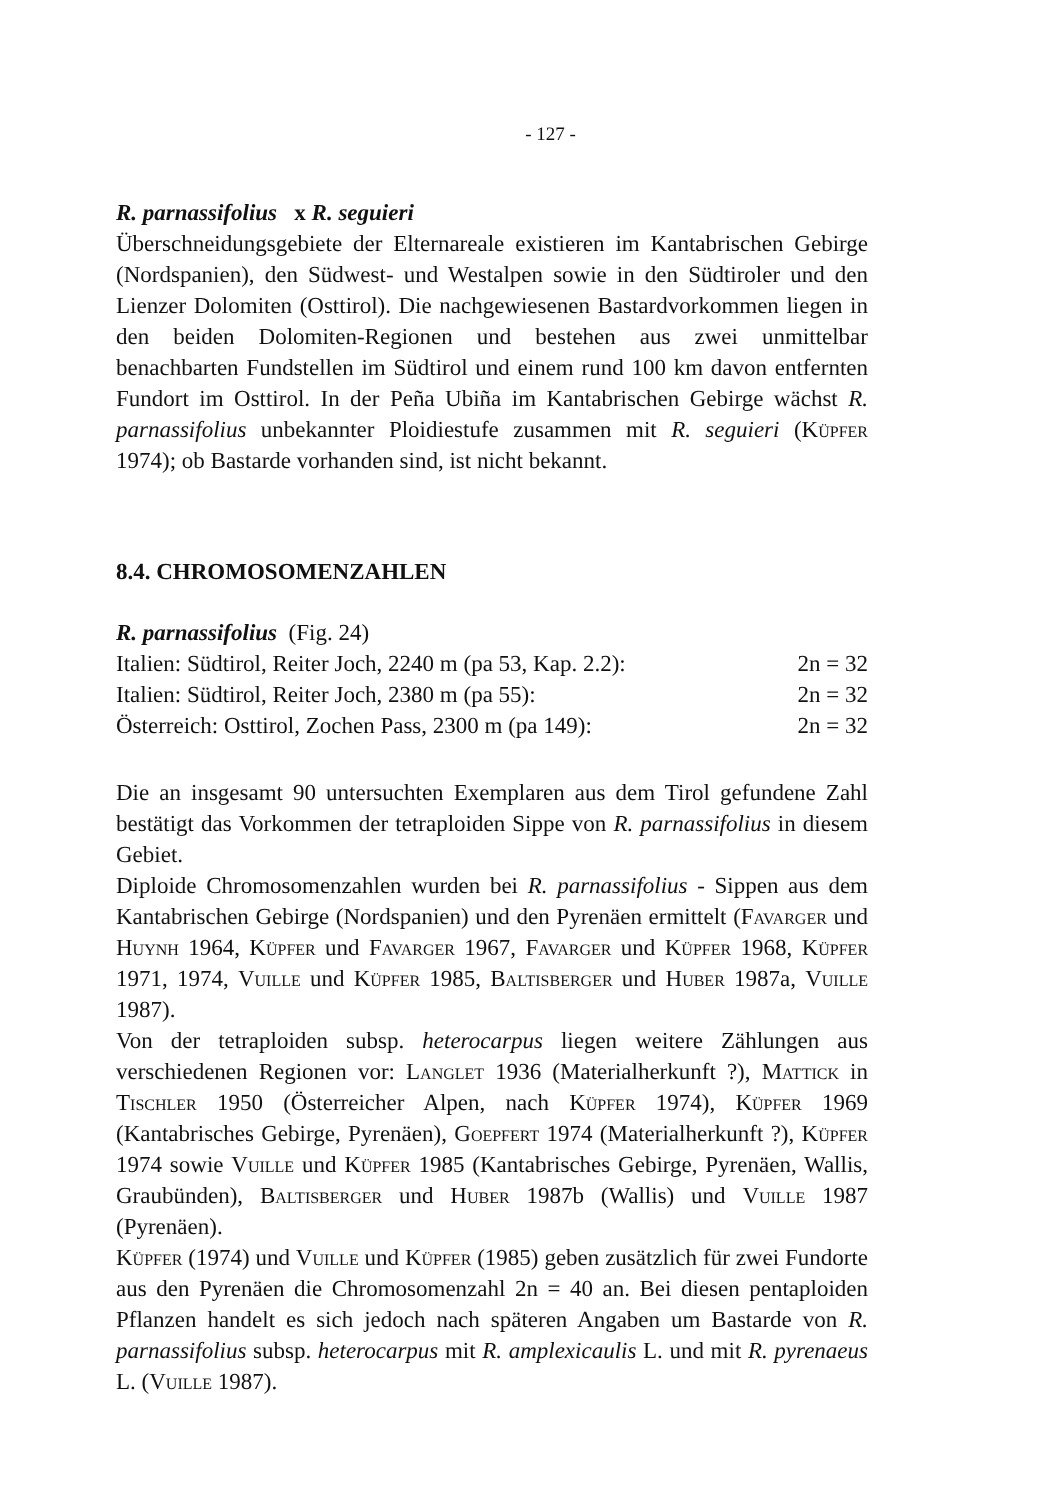- 127 -
R. parnassifolius x R. seguieri
Überschneidungsgebiete der Elternareale existieren im Kantabrischen Gebirge (Nordspanien), den Südwest- und Westalpen sowie in den Südtiroler und den Lienzer Dolomiten (Osttirol). Die nachgewiesenen Bastardvorkommen liegen in den beiden Dolomiten-Regionen und bestehen aus zwei unmittelbar benachbarten Fundstellen im Südtirol und einem rund 100 km davon entfernten Fundort im Osttirol. In der Peña Ubiña im Kantabrischen Gebirge wächst R. parnassifolius unbekannter Ploidiestufe zusammen mit R. seguieri (Küpfer 1974); ob Bastarde vorhanden sind, ist nicht bekannt.
8.4. CHROMOSOMENZAHLEN
R. parnassifolius (Fig. 24)
Italien: Südtirol, Reiter Joch, 2240 m (pa 53, Kap. 2.2): 2n = 32
Italien: Südtirol, Reiter Joch, 2380 m (pa 55): 2n = 32
Österreich: Osttirol, Zochen Pass, 2300 m (pa 149): 2n = 32
Die an insgesamt 90 untersuchten Exemplaren aus dem Tirol gefundene Zahl bestätigt das Vorkommen der tetraploiden Sippe von R. parnassifolius in diesem Gebiet.
Diploide Chromosomenzahlen wurden bei R. parnassifolius - Sippen aus dem Kantabrischen Gebirge (Nordspanien) und den Pyrenäen ermittelt (Favarger und Huynh 1964, Küpfer und Favarger 1967, Favarger und Küpfer 1968, Küpfer 1971, 1974, Vuille und Küpfer 1985, Baltisberger und Huber 1987a, Vuille 1987).
Von der tetraploiden subsp. heterocarpus liegen weitere Zählungen aus verschiedenen Regionen vor: Langlet 1936 (Materialherkunft ?), Mattick in Tischler 1950 (Österreicher Alpen, nach Küpfer 1974), Küpfer 1969 (Kantabrisches Gebirge, Pyrenäen), Goepfert 1974 (Materialherkunft ?), Küpfer 1974 sowie Vuille und Küpfer 1985 (Kantabrisches Gebirge, Pyrenäen, Wallis, Graubünden), Baltisberger und Huber 1987b (Wallis) und Vuille 1987 (Pyrenäen).
Küpfer (1974) und Vuille und Küpfer (1985) geben zusätzlich für zwei Fundorte aus den Pyrenäen die Chromosomenzahl 2n = 40 an. Bei diesen pentaploiden Pflanzen handelt es sich jedoch nach späteren Angaben um Bastarde von R. parnassifolius subsp. heterocarpus mit R. amplexicaulis L. und mit R. pyrenaeus L. (Vuille 1987).